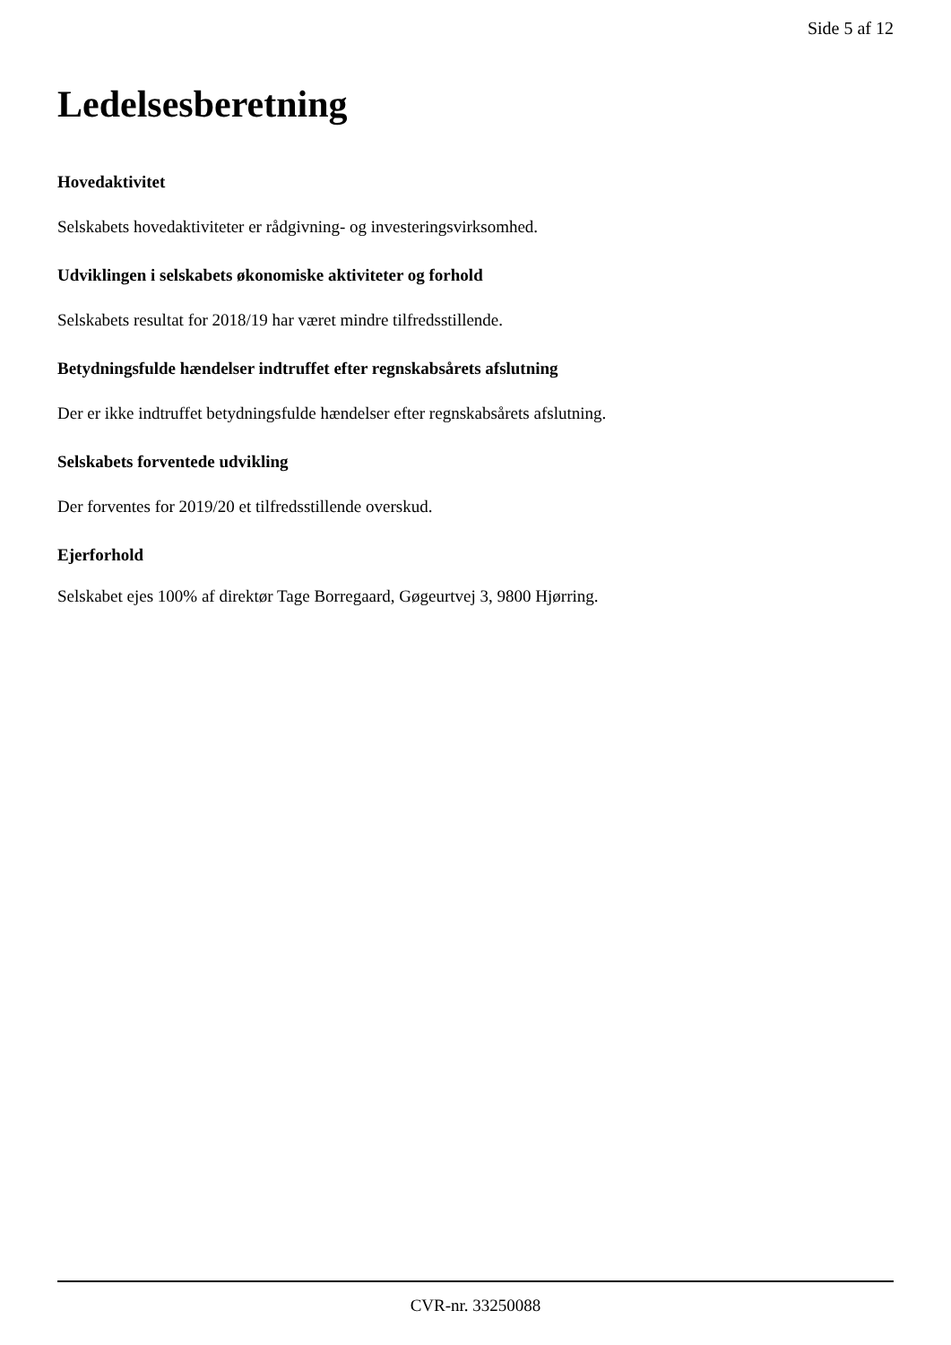Side 5 af 12
Ledelsesberetning
Hovedaktivitet
Selskabets hovedaktiviteter er rådgivning- og investeringsvirksomhed.
Udviklingen i selskabets økonomiske aktiviteter og forhold
Selskabets resultat for 2018/19 har været mindre tilfredsstillende.
Betydningsfulde hændelser indtruffet efter regnskabsårets afslutning
Der er ikke indtruffet betydningsfulde hændelser efter regnskabsårets afslutning.
Selskabets forventede udvikling
Der forventes for 2019/20 et tilfredsstillende overskud.
Ejerforhold
Selskabet ejes 100% af direktør Tage Borregaard, Gøgeurtvej 3, 9800 Hjørring.
CVR-nr. 33250088